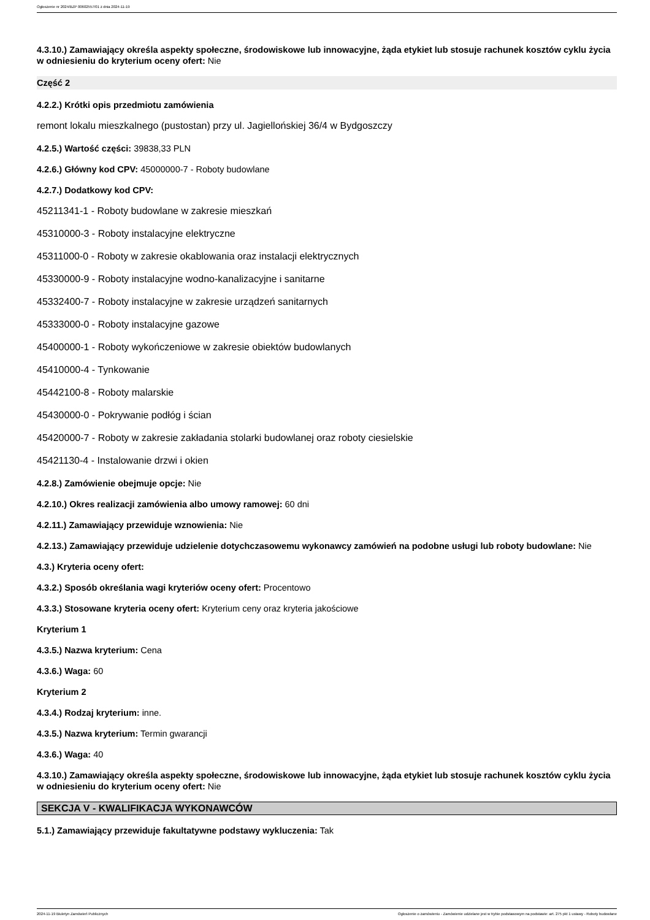Ogłoszenie nr 2024/BZP 00602557/01 z dnia 2024-11-19
4.3.10.) Zamawiający określa aspekty społeczne, środowiskowe lub innowacyjne, żąda etykiet lub stosuje rachunek kosztów cyklu życia w odniesieniu do kryterium oceny ofert: Nie
Część 2
4.2.2.) Krótki opis przedmiotu zamówienia
remont lokalu mieszkalnego (pustostan) przy ul. Jagiellońskiej 36/4 w Bydgoszczy
4.2.5.) Wartość części: 39838,33 PLN
4.2.6.) Główny kod CPV: 45000000-7 - Roboty budowlane
4.2.7.) Dodatkowy kod CPV:
45211341-1 - Roboty budowlane w zakresie mieszkań
45310000-3 - Roboty instalacyjne elektryczne
45311000-0 - Roboty w zakresie okablowania oraz instalacji elektrycznych
45330000-9 - Roboty instalacyjne wodno-kanalizacyjne i sanitarne
45332400-7 - Roboty instalacyjne w zakresie urządzeń sanitarnych
45333000-0 - Roboty instalacyjne gazowe
45400000-1 - Roboty wykończeniowe w zakresie obiektów budowlanych
45410000-4 - Tynkowanie
45442100-8 - Roboty malarskie
45430000-0 - Pokrywanie podłóg i ścian
45420000-7 - Roboty w zakresie zakładania stolarki budowlanej oraz roboty ciesielskie
45421130-4 - Instalowanie drzwi i okien
4.2.8.) Zamówienie obejmuje opcje: Nie
4.2.10.) Okres realizacji zamówienia albo umowy ramowej: 60 dni
4.2.11.) Zamawiający przewiduje wznowienia: Nie
4.2.13.) Zamawiający przewiduje udzielenie dotychczasowemu wykonawcy zamówień na podobne usługi lub roboty budowlane: Nie
4.3.) Kryteria oceny ofert:
4.3.2.) Sposób określania wagi kryteriów oceny ofert: Procentowo
4.3.3.) Stosowane kryteria oceny ofert: Kryterium ceny oraz kryteria jakościowe
Kryterium 1
4.3.5.) Nazwa kryterium: Cena
4.3.6.) Waga: 60
Kryterium 2
4.3.4.) Rodzaj kryterium: inne.
4.3.5.) Nazwa kryterium: Termin gwarancji
4.3.6.) Waga: 40
4.3.10.) Zamawiający określa aspekty społeczne, środowiskowe lub innowacyjne, żąda etykiet lub stosuje rachunek kosztów cyklu życia w odniesieniu do kryterium oceny ofert: Nie
SEKCJA V - KWALIFIKACJA WYKONAWCÓW
5.1.) Zamawiający przewiduje fakultatywne podstawy wykluczenia: Tak
2024-11-19 Biuletyn Zamówień Publicznych Ogłoszenie o zamówieniu - Zamówienie udzielane jest w trybie podstawowym na podstawie: art. 275 pkt 1 ustawy - Roboty budowlane